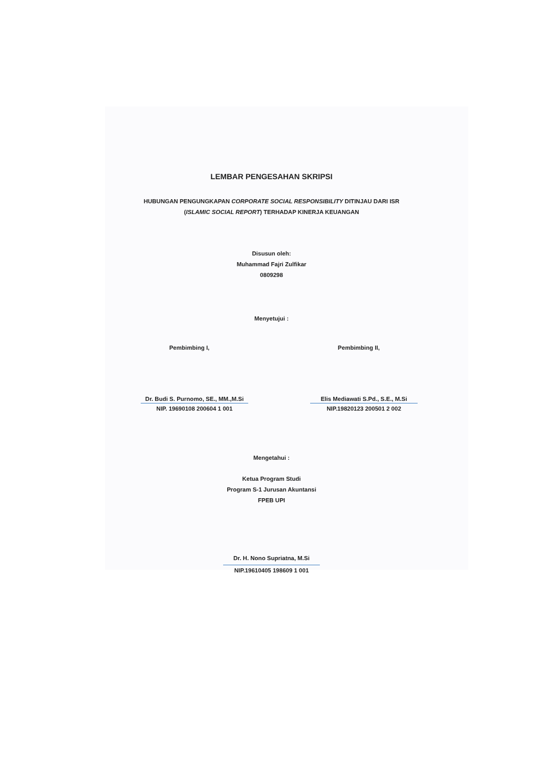LEMBAR PENGESAHAN SKRIPSI
HUBUNGAN PENGUNGKAPAN CORPORATE SOCIAL RESPONSIBILITY DITINJAU DARI ISR
(ISLAMIC SOCIAL REPORT) TERHADAP KINERJA KEUANGAN
Disusun oleh:
Muhammad Fajri Zulfikar
0809298
Menyetujui :
Pembimbing I,
Dr. Budi S. Purnomo, SE., MM.,M.Si
NIP. 19690108 200604 1 001
Pembimbing II,
Elis Mediawati S.Pd., S.E., M.Si
NIP.19820123 200501 2 002
Mengetahui :
Ketua Program Studi
Program S-1 Jurusan Akuntansi
FPEB UPI
Dr. H. Nono Supriatna, M.Si
NIP.19610405 198609 1 001